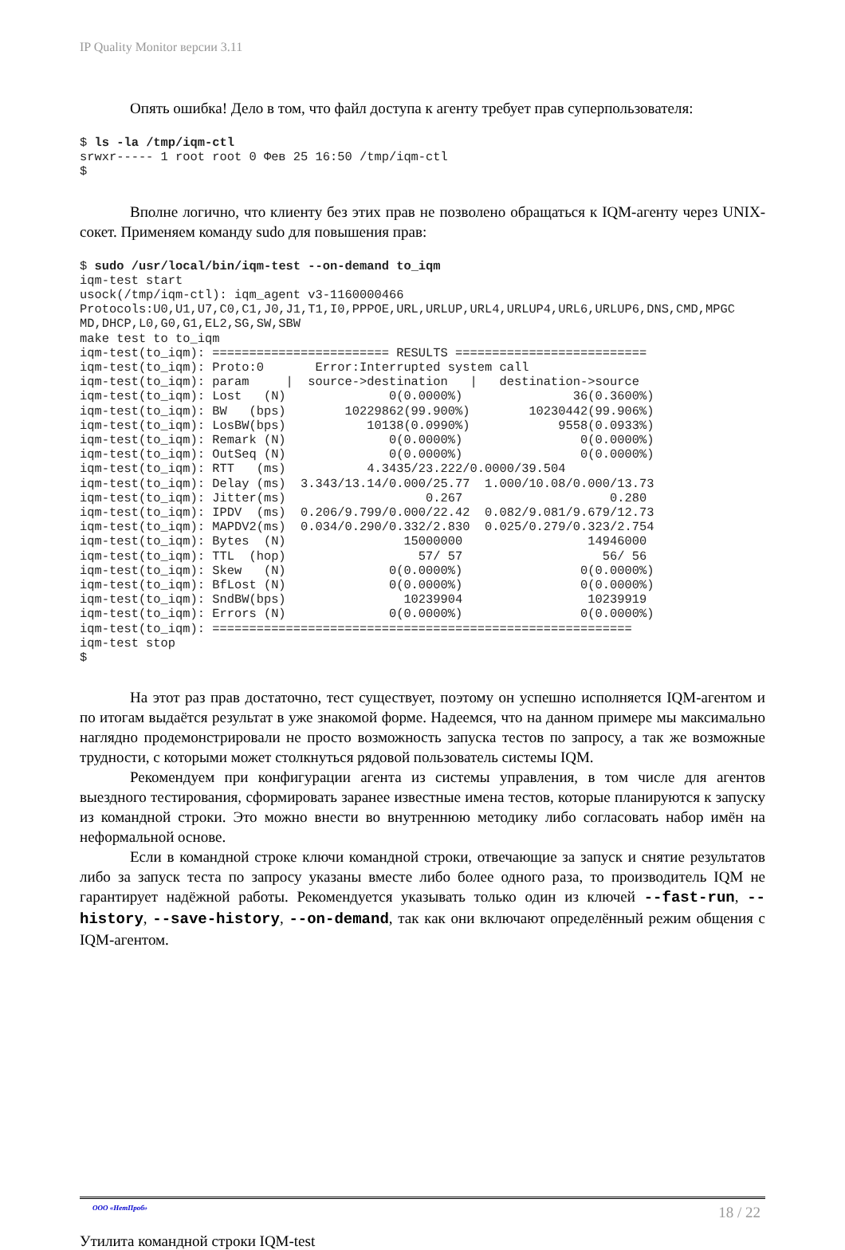IP Quality Monitor версии 3.11
Опять ошибка! Дело в том, что файл доступа к агенту требует прав суперпользователя:
$ ls -la /tmp/iqm-ctl
srwxr----- 1 root root 0 Фев 25 16:50 /tmp/iqm-ctl
$
Вполне логично, что клиенту без этих прав не позволено обращаться к IQM-агенту через UNIX-сокет. Применяем команду sudo для повышения прав:
$ sudo /usr/local/bin/iqm-test --on-demand to_iqm
iqm-test start
usock(/tmp/iqm-ctl): iqm_agent v3-1160000466
Protocols:U0,U1,U7,C0,C1,J0,J1,T1,I0,PPPOE,URL,URLUP,URL4,URLUP4,URL6,URLUP6,DNS,CMD,MPGC
MD,DHCP,L0,G0,G1,EL2,SG,SW,SBW
make test to to_iqm
iqm-test(to_iqm): ======================== RESULTS ==========================
iqm-test(to_iqm): Proto:0       Error:Interrupted system call
iqm-test(to_iqm): param     |  source->destination   |   destination->source
iqm-test(to_iqm): Lost   (N)              0(0.0000%)               36(0.3600%)
iqm-test(to_iqm): BW   (bps)        10229862(99.900%)        10230442(99.906%)
iqm-test(to_iqm): LosBW(bps)           10138(0.0990%)            9558(0.0933%)
iqm-test(to_iqm): Remark (N)              0(0.0000%)                0(0.0000%)
iqm-test(to_iqm): OutSeq (N)              0(0.0000%)                0(0.0000%)
iqm-test(to_iqm): RTT   (ms)           4.3435/23.222/0.0000/39.504
iqm-test(to_iqm): Delay (ms)  3.343/13.14/0.000/25.77  1.000/10.08/0.000/13.73
iqm-test(to_iqm): Jitter(ms)                   0.267                    0.280
iqm-test(to_iqm): IPDV  (ms)  0.206/9.799/0.000/22.42  0.082/9.081/9.679/12.73
iqm-test(to_iqm): MAPDV2(ms)  0.034/0.290/0.332/2.830  0.025/0.279/0.323/2.754
iqm-test(to_iqm): Bytes  (N)                15000000                 14946000
iqm-test(to_iqm): TTL  (hop)                  57/ 57                   56/ 56
iqm-test(to_iqm): Skew   (N)              0(0.0000%)                0(0.0000%)
iqm-test(to_iqm): BfLost (N)              0(0.0000%)                0(0.0000%)
iqm-test(to_iqm): SndBW(bps)                10239904                 10239919
iqm-test(to_iqm): Errors (N)              0(0.0000%)                0(0.0000%)
iqm-test(to_iqm): =========================================================
iqm-test stop
$
На этот раз прав достаточно, тест существует, поэтому он успешно исполняется IQM-агентом и по итогам выдаётся результат в уже знакомой форме. Надеемся, что на данном примере мы максимально наглядно продемонстрировали не просто возможность запуска тестов по запросу, а так же возможные трудности, с которыми может столкнуться рядовой пользователь системы IQM.
Рекомендуем при конфигурации агента из системы управления, в том числе для агентов выездного тестирования, сформировать заранее известные имена тестов, которые планируются к запуску из командной строки. Это можно внести во внутреннюю методику либо согласовать набор имён на неформальной основе.
Если в командной строке ключи командной строки, отвечающие за запуск и снятие результатов либо за запуск теста по запросу указаны вместе либо более одного раза, то производитель IQM не гарантирует надёжной работы. Рекомендуется указывать только один из ключей --fast-run, --history, --save-history, --on-demand, так как они включают определённый режим общения с IQM-агентом.
ООО «НетПроб» 18 / 22
Утилита командной строки IQM-test